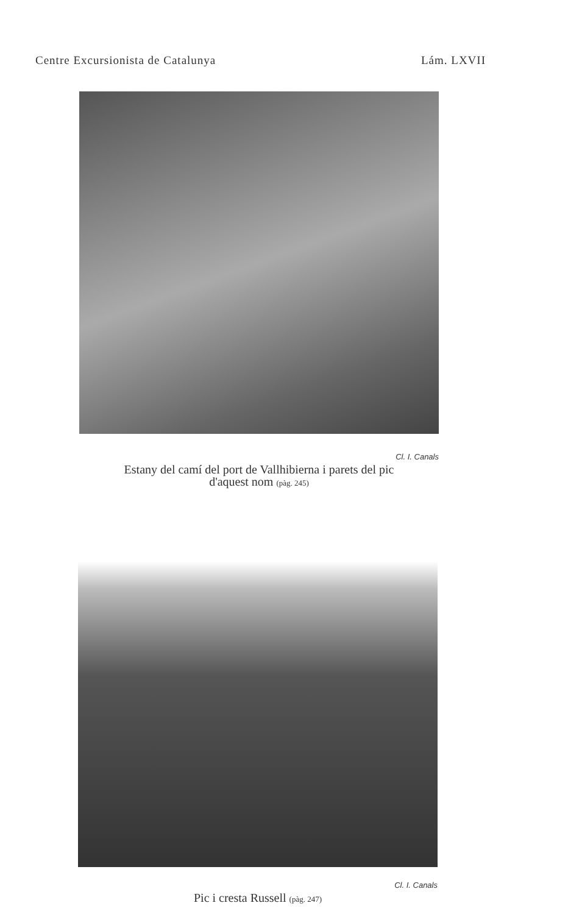Centre Excursionista de Catalunya Lám. LXVII
Cl. I. Canals
Estany del camí del port de Vallhibierna i parets del pic
d'aquest nom (pàg. 245)
Cl. I. Canals
Pic i cresta Russell (pàg. 247)